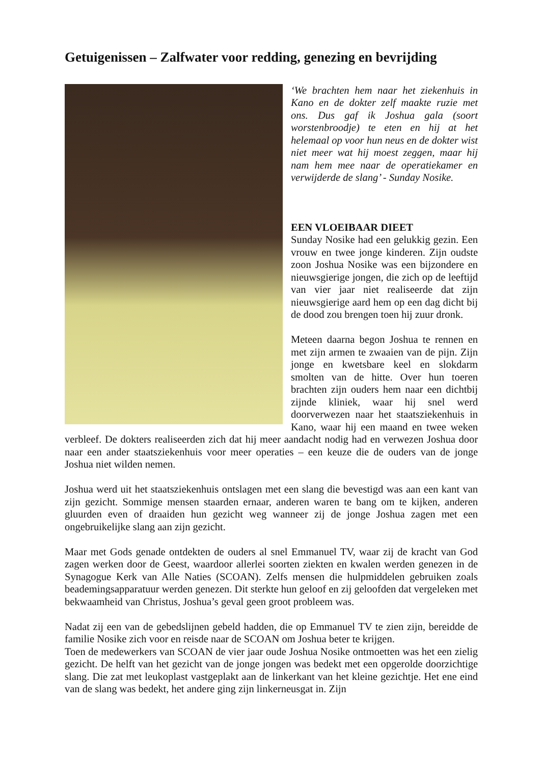Getuigenissen – Zalfwater voor redding, genezing en bevrijding
‘We brachten hem naar het ziekenhuis in Kano en de dokter zelf maakte ruzie met ons. Dus gaf ik Joshua gala (soort worstenbroodje) te eten en hij at het helemaal op voor hun neus en de dokter wist niet meer wat hij moest zeggen, maar hij nam hem mee naar de operatiekamer en verwijderde de slang’ - Sunday Nosike.
EEN VLOEIBAAR DIEET
Sunday Nosike had een gelukkig gezin. Een vrouw en twee jonge kinderen. Zijn oudste zoon Joshua Nosike was een bijzondere en nieuwsgierige jongen, die zich op de leeftijd van vier jaar niet realiseerde dat zijn nieuwsgierige aard hem op een dag dicht bij de dood zou brengen toen hij zuur dronk.
Meteen daarna begon Joshua te rennen en met zijn armen te zwaaien van de pijn. Zijn jonge en kwetsbare keel en slokdarm smolten van de hitte. Over hun toeren brachten zijn ouders hem naar een dichtbij zijnde kliniek, waar hij snel werd doorverwezen naar het staatsziekenhuis in Kano, waar hij een maand en twee weken verbleef. De dokters realiseerden zich dat hij meer aandacht nodig had en verwezen Joshua door naar een ander staatsziekenhuis voor meer operaties – een keuze die de ouders van de jonge Joshua niet wilden nemen.
Joshua werd uit het staatsziekenhuis ontslagen met een slang die bevestigd was aan een kant van zijn gezicht. Sommige mensen staarden ernaar, anderen waren te bang om te kijken, anderen gluurden even of draaiden hun gezicht weg wanneer zij de jonge Joshua zagen met een ongebruikelijke slang aan zijn gezicht.
Maar met Gods genade ontdekten de ouders al snel Emmanuel TV, waar zij de kracht van God zagen werken door de Geest, waardoor allerlei soorten ziekten en kwalen werden genezen in de Synagogue Kerk van Alle Naties (SCOAN). Zelfs mensen die hulpmiddelen gebruiken zoals beademingsapparatuur werden genezen. Dit sterkte hun geloof en zij geloofden dat vergeleken met bekwaamheid van Christus, Joshua’s geval geen groot probleem was.
Nadat zij een van de gebedslijnen gebeld hadden, die op Emmanuel TV te zien zijn, bereidde de familie Nosike zich voor en reisde naar de SCOAN om Joshua beter te krijgen.
Toen de medewerkers van SCOAN de vier jaar oude Joshua Nosike ontmoetten was het een zielig gezicht. De helft van het gezicht van de jonge jongen was bedekt met een opgerolde doorzichtige slang. Die zat met leukoplast vastgeplakt aan de linkerkant van het kleine gezichtje. Het ene eind van de slang was bedekt, het andere ging zijn linkerneusgat in. Zijn